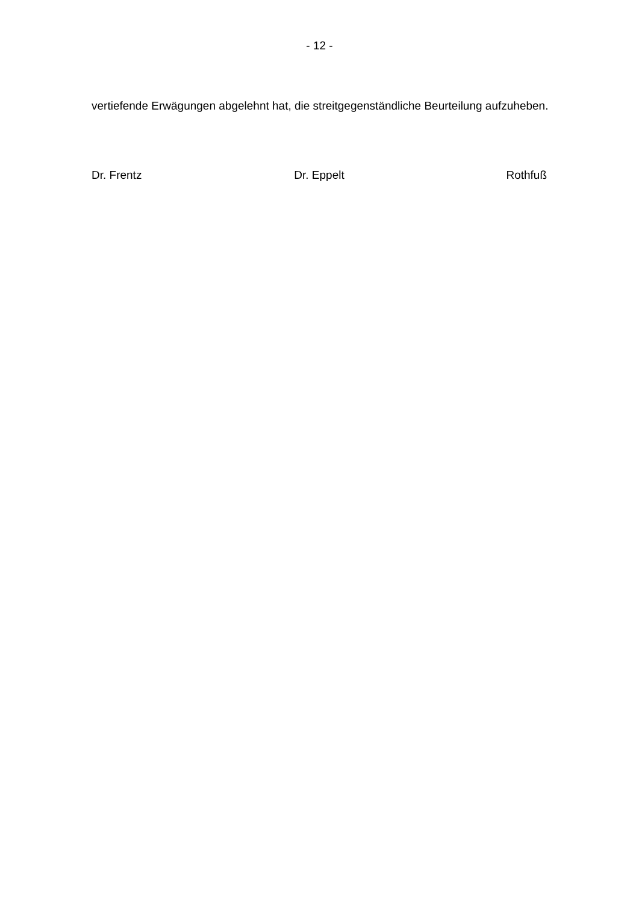- 12 -
vertiefende Erwägungen abgelehnt hat, die streitgegenständliche Beurteilung aufzuheben.
Dr. Frentz Dr. Eppelt Rothfuß